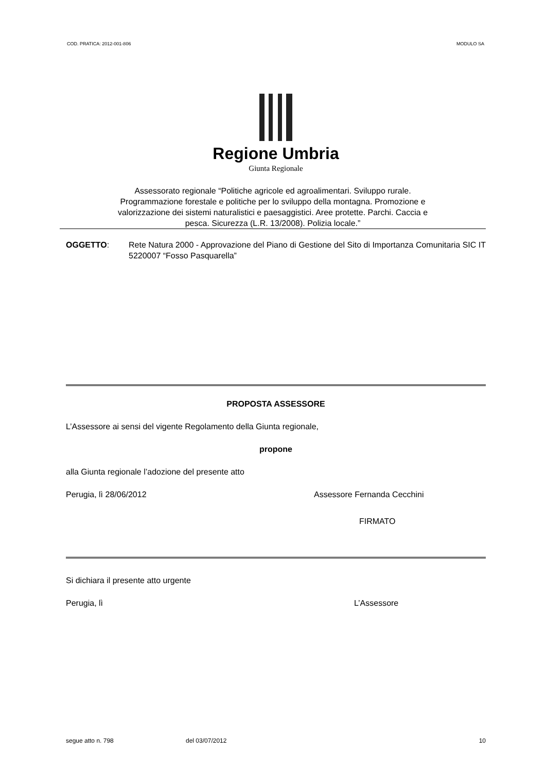COD. PRATICA: 2012-001-806 MODULO SA
Regione Umbria
Giunta Regionale
Assessorato regionale “Politiche agricole ed agroalimentari. Sviluppo rurale.
Programmazione forestale e politiche per lo sviluppo della montagna. Promozione e
valorizzazione dei sistemi naturalistici e paesaggistici. Aree protette. Parchi. Caccia e
pesca. Sicurezza (L.R. 13/2008). Polizia locale.”
OGGETTO: Rete Natura 2000 - Approvazione del Piano di Gestione del Sito di Importanza Comunitaria SIC IT 5220007 “Fosso Pasquarella”
PROPOSTA ASSESSORE
L’Assessore ai sensi del vigente Regolamento della Giunta regionale,
propone
alla Giunta regionale l’adozione del presente atto
Perugia, lì 28/06/2012 Assessore Fernanda Cecchini
FIRMATO
Si dichiara il presente atto urgente
Perugia, lì L’Assessore
segue atto n. 798 del 03/07/2012 10